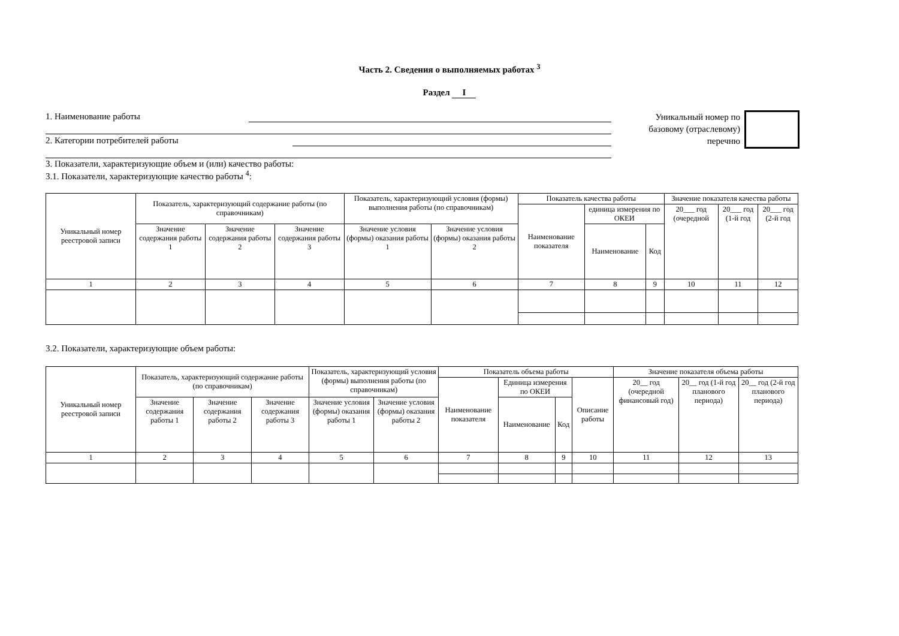Часть 2. Сведения о выполняемых работах <sup>3</sup>
Раздел I
1. Наименование работы
2. Категории потребителей работы
Уникальный номер по базовому (отраслевому) перечню
3. Показатели, характеризующие объем и (или) качество работы:
3.1. Показатели, характеризующие качество работы <sup>4</sup>:
| Уникальный номер реестровой записи | Показатель, характеризующий содержание работы (по справочникам) | | | Показатель, характеризующий условия (формы) выполнения работы (по справочникам) | | Показатель качества работы | | | Значение показателя качества работы | | |
| --- | --- | --- | --- | --- | --- | --- | --- | --- | --- | --- | --- |
| | | | | | | Наименование показателя | единица измерения по ОКЕИ | | 20___ год (очередной | 20___ год (1-й год | 20___ год (2-й год |
| | Значение содержания работы 1 | Значение содержания работы 2 | Значение содержания работы 3 | Значение условия (формы) оказания работы 1 | Значение условия (формы) оказания работы 2 | | Наименование | Код | | | |
| 1 | 2 | 3 | 4 | 5 | 6 | 7 | 8 | 9 | 10 | 11 | 12 |
3.2. Показатели, характеризующие объем работы:
| Уникальный номер реестровой записи | Показатель, характеризующий содержание работы (по справочникам) | | | Показатель, характеризующий условия (формы) выполнения работы (по справочникам) | | Показатель объема работы | | | | Значение показателя объема работы | | |
| --- | --- | --- | --- | --- | --- | --- | --- | --- | --- | --- | --- | --- |
| | | | | | | Наименование показателя | Единица измерения по ОКЕИ | | Описание работы | 20__ год (очередной финансовый год) | 20__ год (1-й год планового периода) | 20__ год (2-й год планового периода) |
| | Значение содержания работы 1 | Значение содержания работы 2 | Значение содержания работы 3 | Значение условия (формы) оказания работы 1 | Значение условия (формы) оказания работы 2 | | Наименование | Код | | | | |
| 1 | 2 | 3 | 4 | 5 | 6 | 7 | 8 | 9 | 10 | 11 | 12 | 13 |